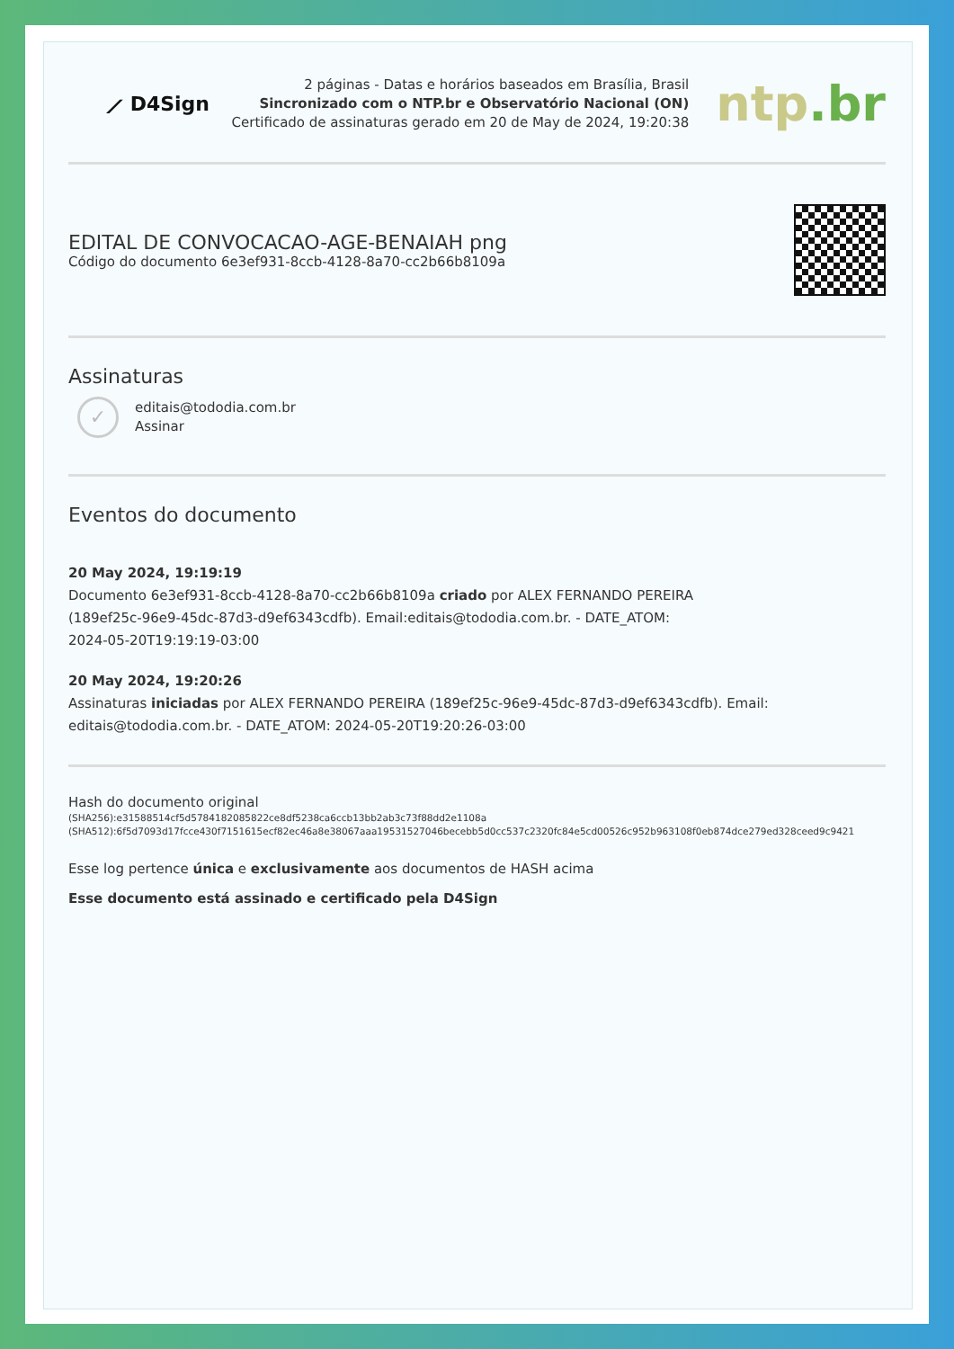⟋ D4Sign
2 páginas - Datas e horários baseados em Brasília, Brasil
Sincronizado com o NTP.br e Observatório Nacional (ON)
Certificado de assinaturas gerado em 20 de May de 2024, 19:20:38
ntp.br
EDITAL DE CONVOCACAO-AGE-BENAIAH png
Código do documento 6e3ef931-8ccb-4128-8a70-cc2b66b8109a
Assinaturas
✓
editais@tododia.com.br
Assinar
Eventos do documento
20 May 2024, 19:19:19
Documento 6e3ef931-8ccb-4128-8a70-cc2b66b8109a criado por ALEX FERNANDO PEREIRA
(189ef25c-96e9-45dc-87d3-d9ef6343cdfb). Email:editais@tododia.com.br. - DATE_ATOM:
2024-05-20T19:19:19-03:00
20 May 2024, 19:20:26
Assinaturas iniciadas por ALEX FERNANDO PEREIRA (189ef25c-96e9-45dc-87d3-d9ef6343cdfb). Email:
editais@tododia.com.br. - DATE_ATOM: 2024-05-20T19:20:26-03:00
Hash do documento original
(SHA256):e31588514cf5d5784182085822ce8df5238ca6ccb13bb2ab3c73f88dd2e1108a
(SHA512):6f5d7093d17fcce430f7151615ecf82ec46a8e38067aaa19531527046becebb5d0cc537c2320fc84e5cd00526c952b963108f0eb874dce279ed328ceed9c9421
Esse log pertence única e exclusivamente aos documentos de HASH acima
Esse documento está assinado e certificado pela D4Sign